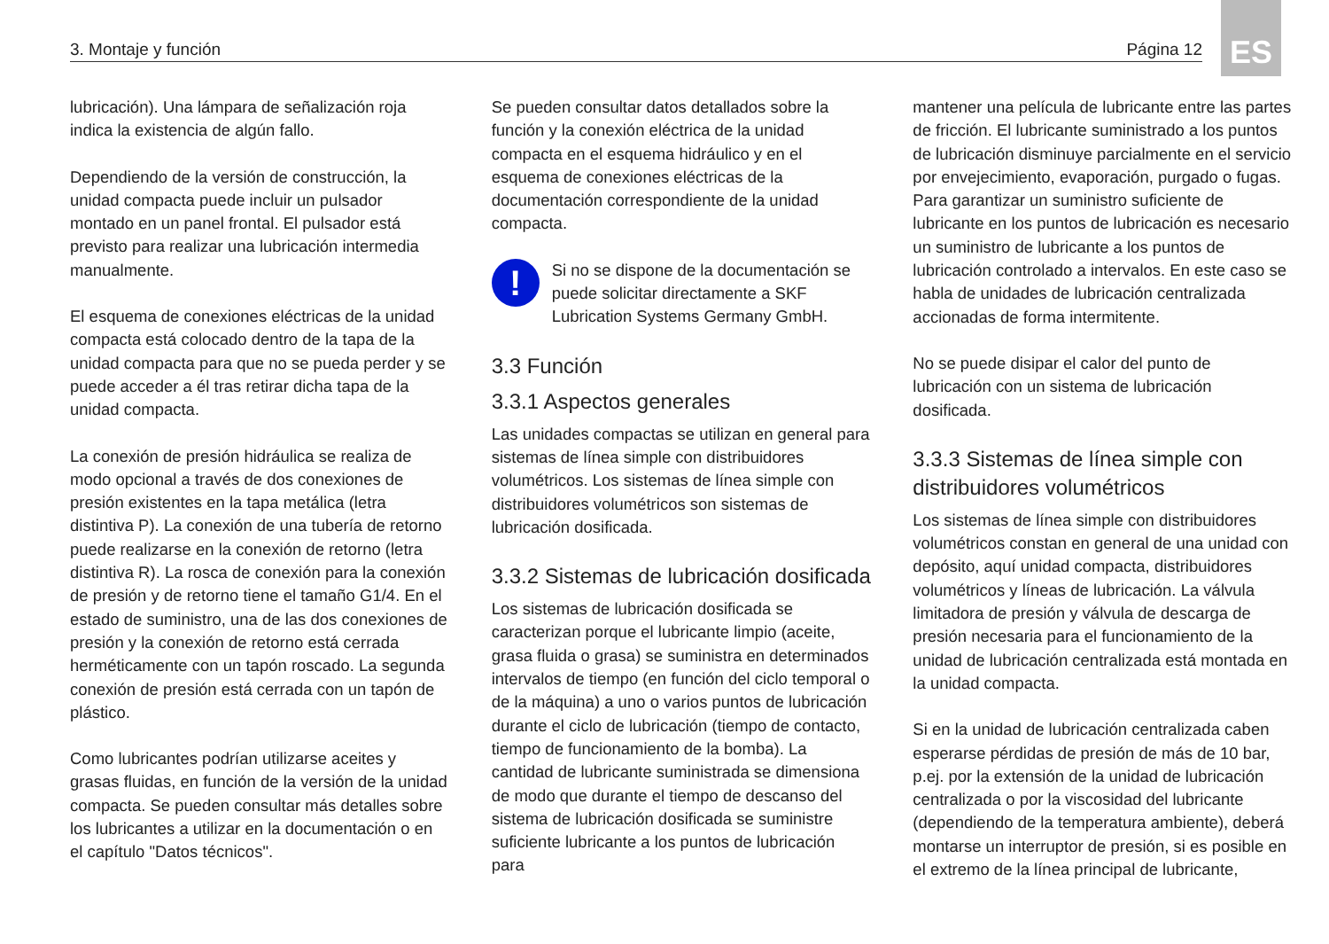3. Montaje y función Página 12
ES
lubricación). Una lámpara de señalización roja indica la existencia de algún fallo.
Dependiendo de la versión de construcción, la unidad compacta puede incluir un pulsador montado en un panel frontal. El pulsador está previsto para realizar una lubricación intermedia manualmente.
El esquema de conexiones eléctricas de la unidad compacta está colocado dentro de la tapa de la unidad compacta para que no se pueda perder y se puede acceder a él tras retirar dicha tapa de la unidad compacta.
La conexión de presión hidráulica se realiza de modo opcional a través de dos conexiones de presión existentes en la tapa metálica (letra distintiva P). La conexión de una tubería de retorno puede realizarse en la conexión de retorno (letra distintiva R). La rosca de conexión para la conexión de presión y de retorno tiene el tamaño G1/4. En el estado de suministro, una de las dos conexiones de presión y la conexión de retorno está cerrada herméticamente con un tapón roscado. La segunda conexión de presión está cerrada con un tapón de plástico.
Como lubricantes podrían utilizarse aceites y grasas fluidas, en función de la versión de la unidad compacta. Se pueden consultar más detalles sobre los lubricantes a utilizar en la documentación o en el capítulo "Datos técnicos".
Se pueden consultar datos detallados sobre la función y la conexión eléctrica de la unidad compacta en el esquema hidráulico y en el esquema de conexiones eléctricas de la documentación correspondiente de la unidad compacta.
!
Si no se dispone de la documentación se puede solicitar directamente a SKF Lubrication Systems Germany GmbH.
3.3 Función
3.3.1 Aspectos generales
Las unidades compactas se utilizan en general para sistemas de línea simple con distribuidores volumétricos. Los sistemas de línea simple con distribuidores volumétricos son sistemas de lubricación dosificada.
3.3.2 Sistemas de lubricación dosificada
Los sistemas de lubricación dosificada se caracterizan porque el lubricante limpio (aceite, grasa fluida o grasa) se suministra en determinados intervalos de tiempo (en función del ciclo temporal o de la máquina) a uno o varios puntos de lubricación durante el ciclo de lubricación (tiempo de contacto, tiempo de funcionamiento de la bomba). La cantidad de lubricante suministrada se dimensiona de modo que durante el tiempo de descanso del sistema de lubricación dosificada se suministre suficiente lubricante a los puntos de lubricación para
mantener una película de lubricante entre las partes de fricción. El lubricante suministrado a los puntos de lubricación disminuye parcialmente en el servicio por envejecimiento, evaporación, purgado o fugas. Para garantizar un suministro suficiente de lubricante en los puntos de lubricación es necesario un suministro de lubricante a los puntos de lubricación controlado a intervalos. En este caso se habla de unidades de lubricación centralizada accionadas de forma intermitente.
No se puede disipar el calor del punto de lubricación con un sistema de lubricación dosificada.
3.3.3 Sistemas de línea simple con distribuidores volumétricos
Los sistemas de línea simple con distribuidores volumétricos constan en general de una unidad con depósito, aquí unidad compacta, distribuidores volumétricos y líneas de lubricación. La válvula limitadora de presión y válvula de descarga de presión necesaria para el funcionamiento de la unidad de lubricación centralizada está montada en la unidad compacta.
Si en la unidad de lubricación centralizada caben esperarse pérdidas de presión de más de 10 bar, p.ej. por la extensión de la unidad de lubricación centralizada o por la viscosidad del lubricante (dependiendo de la temperatura ambiente), deberá montarse un interruptor de presión, si es posible en el extremo de la línea principal de lubricante,